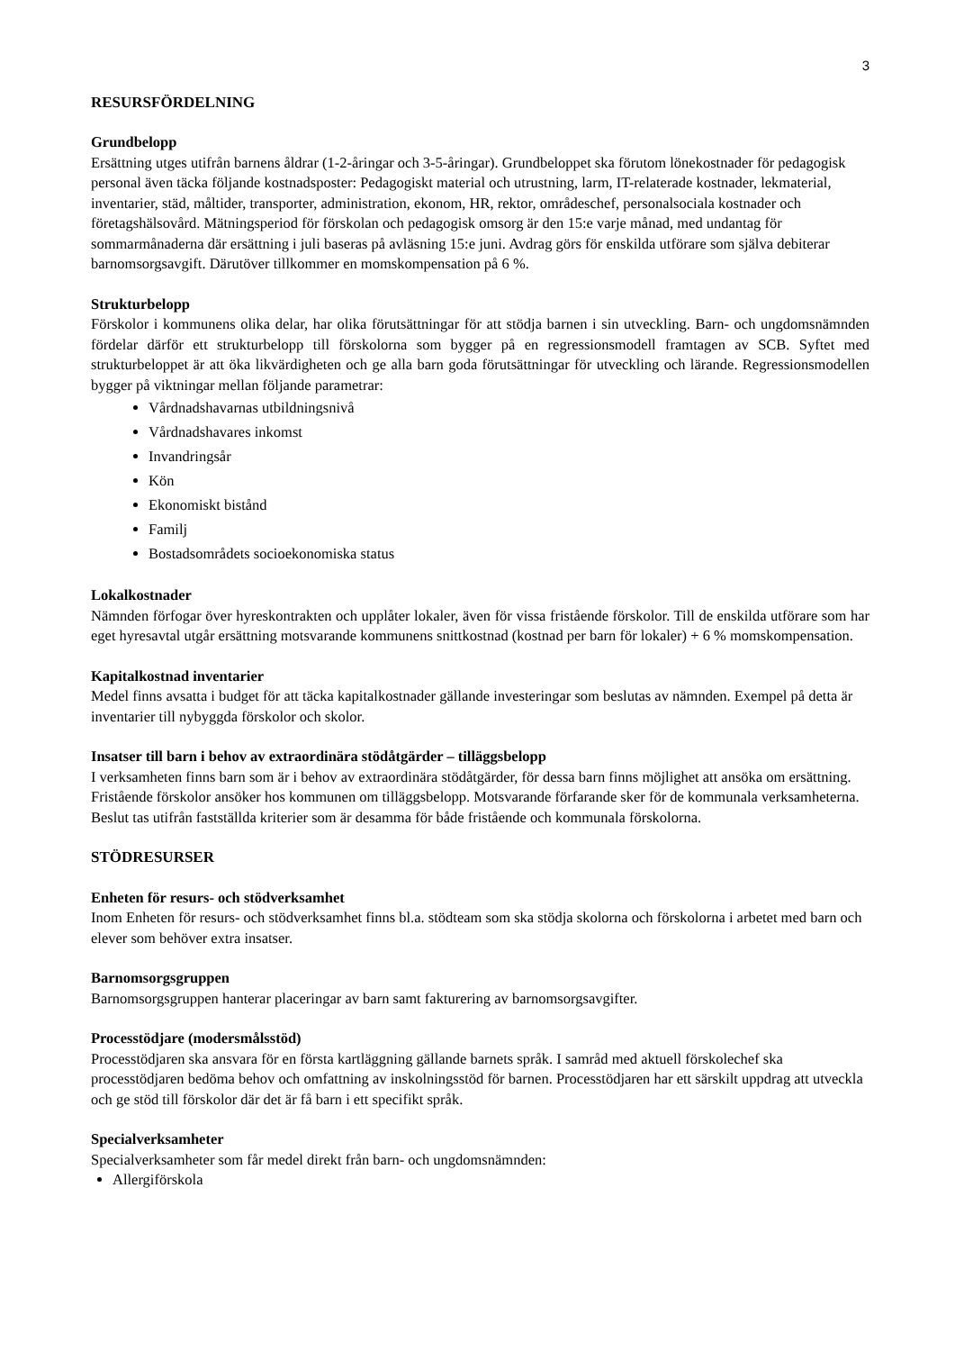3
RESURSFÖRDELNING
Grundbelopp
Ersättning utges utifrån barnens åldrar (1-2-åringar och 3-5-åringar). Grundbeloppet ska förutom lönekostnader för pedagogisk personal även täcka följande kostnadsposter: Pedagogiskt material och utrustning, larm, IT-relaterade kostnader, lekmaterial, inventarier, städ, måltider, transporter, administration, ekonom, HR, rektor, områdeschef, personalsociala kostnader och företagshälsovård. Mätningsperiod för förskolan och pedagogisk omsorg är den 15:e varje månad, med undantag för sommarmånaderna där ersättning i juli baseras på avläsning 15:e juni. Avdrag görs för enskilda utförare som själva debiterar barnomsorgsavgift. Därutöver tillkommer en momskompensation på 6 %.
Strukturbelopp
Förskolor i kommunens olika delar, har olika förutsättningar för att stödja barnen i sin utveckling. Barn- och ungdomsnämnden fördelar därför ett strukturbelopp till förskolorna som bygger på en regressionsmodell framtagen av SCB. Syftet med strukturbeloppet är att öka likvärdigheten och ge alla barn goda förutsättningar för utveckling och lärande. Regressionsmodellen bygger på viktningar mellan följande parametrar:
Vårdnadshavarnas utbildningsnivå
Vårdnadshavares inkomst
Invandringsår
Kön
Ekonomiskt bistånd
Familj
Bostadsområdets socioekonomiska status
Lokalkostnader
Nämnden förfogar över hyreskontrakten och upplåter lokaler, även för vissa fristående förskolor. Till de enskilda utförare som har eget hyresavtal utgår ersättning motsvarande kommunens snittkostnad (kostnad per barn för lokaler) + 6 % momskompensation.
Kapitalkostnad inventarier
Medel finns avsatta i budget för att täcka kapitalkostnader gällande investeringar som beslutas av nämnden. Exempel på detta är inventarier till nybyggda förskolor och skolor.
Insatser till barn i behov av extraordinära stödåtgärder – tilläggsbelopp
I verksamheten finns barn som är i behov av extraordinära stödåtgärder, för dessa barn finns möjlighet att ansöka om ersättning. Fristående förskolor ansöker hos kommunen om tilläggsbelopp. Motsvarande förfarande sker för de kommunala verksamheterna. Beslut tas utifrån fastställda kriterier som är desamma för både fristående och kommunala förskolorna.
STÖDRESURSER
Enheten för resurs- och stödverksamhet
Inom Enheten för resurs- och stödverksamhet finns bl.a. stödteam som ska stödja skolorna och förskolorna i arbetet med barn och elever som behöver extra insatser.
Barnomsorgsgruppen
Barnomsorgsgruppen hanterar placeringar av barn samt fakturering av barnomsorgsavgifter.
Processtödjare (modersmålsstöd)
Processtödjaren ska ansvara för en första kartläggning gällande barnets språk. I samråd med aktuell förskolechef ska processtödjaren bedöma behov och omfattning av inskolningsstöd för barnen. Processtödjaren har ett särskilt uppdrag att utveckla och ge stöd till förskolor där det är få barn i ett specifikt språk.
Specialverksamheter
Specialverksamheter som får medel direkt från barn- och ungdomsnämnden:
Allergiförskola